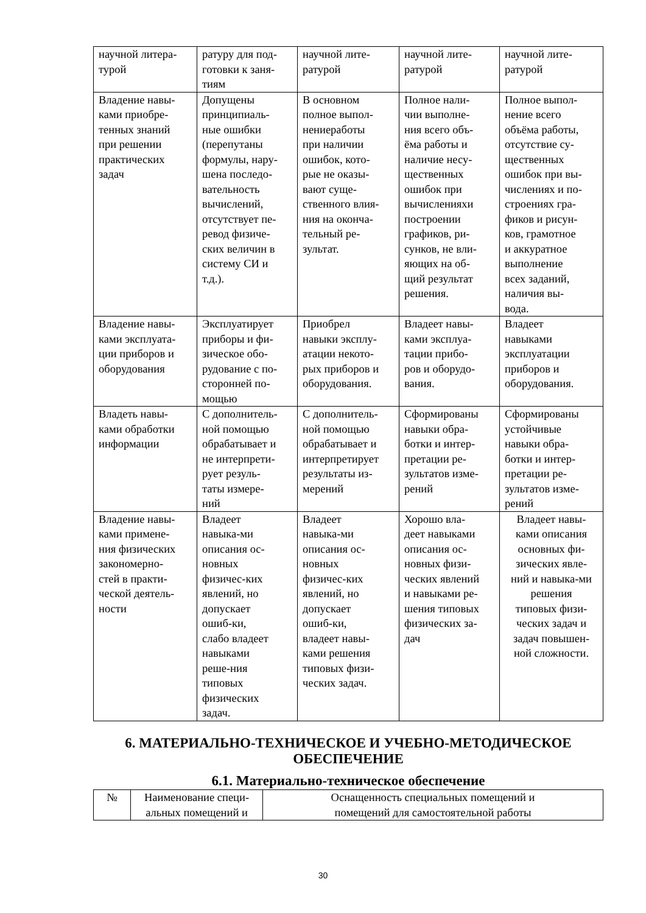| научной литера- турой | ратуру для под- готовки к заня- тиям | научной лите- ратурой | научной лите- ратурой | научной лите- ратурой |
| Владение навы- ками приобре- тенных знаний при решении практических задач | Допущены принципиаль- ные ошибки (перепутаны формулы, нару- шена последо- вательность вычислений, отсутствует пе- ревод физиче- ских величин в систему СИ и т.д.). | В основном полное выпол- нениеработы при наличии ошибок, кото- рые не оказы- вают суще- ственного влия- ния на оконча- тельный ре- зультат. | Полное нали- чии выполне- ния всего объ- ёма работы и наличие несу- щественных ошибок при вычисленияхи построении графиков, ри- сунков, не вли- яющих на об- щий результат решения. | Полное выпол- нение всего объёма работы, отсутствие су- щественных ошибок при вы- числениях и по- строениях гра- фиков и рисун- ков, грамотное и аккуратное выполнение всех заданий, наличия вы- вода. |
| Владение навы- ками эксплуата- ции приборов и оборудования | Эксплуатирует приборы и фи- зическое обо- рудование с по- сторонней по- мощью | Приобрел навыки эксплу- атации некото- рых приборов и оборудования. | Владеет навы- ками эксплуа- тации прибо- ров и оборудо- вания. | Владеет навыками эксплуатации приборов и оборудования. |
| Владеть навы- ками обработки информации | С дополнитель- ной помощью обрабатывает и не интерпрети- рует резуль- таты измере- ний | С дополнитель- ной помощью обрабатывает и интерпретирует результаты из- мерений | Сформированы навыки обра- ботки и интер- претации ре- зультатов изме- рений | Сформированы устойчивые навыки обра- ботки и интер- претации ре- зультатов изме- рений |
| Владение навы- ками примене- ния физических закономерно- стей в практи- ческой деятель- ности | Владеет навыка-ми описания ос- новных физичес-ких явлений, но допускает ошиб-ки, слабо владеет навыками реше-ния типовых физических задач. | Владеет навыка-ми описания ос- новных физичес-ких явлений, но допускает ошиб-ки, владеет навы- ками решения типовых физи- ческих задач. | Хорошо вла- деет навыками описания ос- новных физи- ческих явлений и навыками ре- шения типовых физических за- дач | Владеет навы- ками описания основных фи- зических явле- ний и навыка-ми решения типовых физи- ческих задач и задач повышен- ной сложности. |
6. МАТЕРИАЛЬНО-ТЕХНИЧЕСКОЕ И УЧЕБНО-МЕТОДИЧЕСКОЕ
ОБЕСПЕЧЕНИЕ
6.1. Материально-техническое обеспечение
| № | Наименование специ- альных помещений и | Оснащенность специальных помещений и помещений для самостоятельной работы |
30